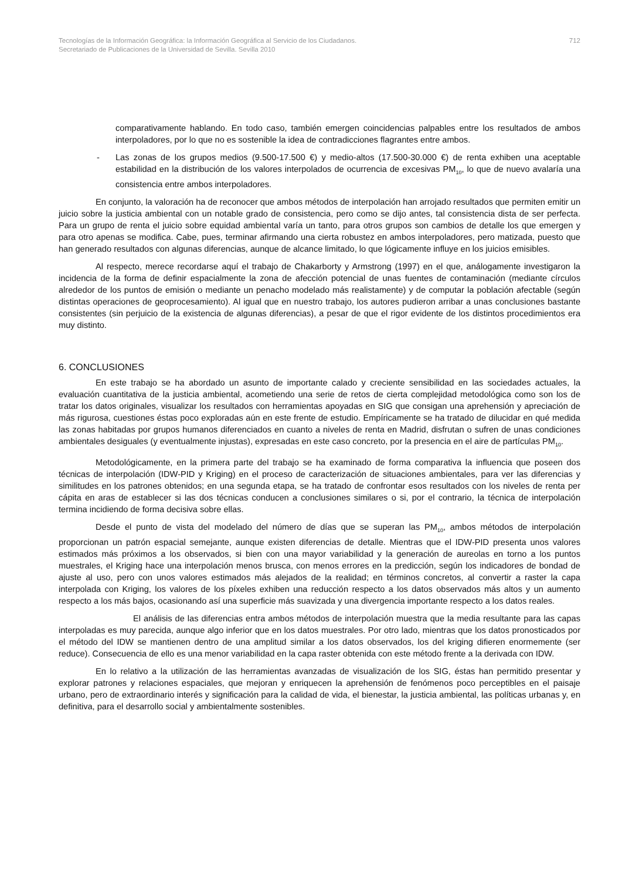Tecnologías de la Información Geográfica: la Información Geográfica al Servicio de los Ciudadanos.
Secretariado de Publicaciones de la Universidad de Sevilla. Sevilla 2010
712
comparativamente hablando. En todo caso, también emergen coincidencias palpables entre los resultados de ambos interpoladores, por lo que no es sostenible la idea de contradicciones flagrantes entre ambos.
- Las zonas de los grupos medios (9.500-17.500 €) y medio-altos (17.500-30.000 €) de renta exhiben una aceptable estabilidad en la distribución de los valores interpolados de ocurrencia de excesivas PM<sub>10</sub>, lo que de nuevo avalaría una consistencia entre ambos interpoladores.
En conjunto, la valoración ha de reconocer que ambos métodos de interpolación han arrojado resultados que permiten emitir un juicio sobre la justicia ambiental con un notable grado de consistencia, pero como se dijo antes, tal consistencia dista de ser perfecta. Para un grupo de renta el juicio sobre equidad ambiental varía un tanto, para otros grupos son cambios de detalle los que emergen y para otro apenas se modifica. Cabe, pues, terminar afirmando una cierta robustez en ambos interpoladores, pero matizada, puesto que han generado resultados con algunas diferencias, aunque de alcance limitado, lo que lógicamente influye en los juicios emisibles.
Al respecto, merece recordarse aquí el trabajo de Chakarborty y Armstrong (1997) en el que, análogamente investigaron la incidencia de la forma de definir espacialmente la zona de afección potencial de unas fuentes de contaminación (mediante círculos alrededor de los puntos de emisión o mediante un penacho modelado más realistamente) y de computar la población afectable (según distintas operaciones de geoprocesamiento). Al igual que en nuestro trabajo, los autores pudieron arribar a unas conclusiones bastante consistentes (sin perjuicio de la existencia de algunas diferencias), a pesar de que el rigor evidente de los distintos procedimientos era muy distinto.
6. CONCLUSIONES
En este trabajo se ha abordado un asunto de importante calado y creciente sensibilidad en las sociedades actuales, la evaluación cuantitativa de la justicia ambiental, acometiendo una serie de retos de cierta complejidad metodológica como son los de tratar los datos originales, visualizar los resultados con herramientas apoyadas en SIG que consigan una aprehensión y apreciación de más rigurosa, cuestiones éstas poco exploradas aún en este frente de estudio. Empíricamente se ha tratado de dilucidar en qué medida las zonas habitadas por grupos humanos diferenciados en cuanto a niveles de renta en Madrid, disfrutan o sufren de unas condiciones ambientales desiguales (y eventualmente injustas), expresadas en este caso concreto, por la presencia en el aire de partículas PM<sub>10</sub>.
Metodológicamente, en la primera parte del trabajo se ha examinado de forma comparativa la influencia que poseen dos técnicas de interpolación (IDW-PID y Kriging) en el proceso de caracterización de situaciones ambientales, para ver las diferencias y similitudes en los patrones obtenidos; en una segunda etapa, se ha tratado de confrontar esos resultados con los niveles de renta per cápita en aras de establecer si las dos técnicas conducen a conclusiones similares o si, por el contrario, la técnica de interpolación termina incidiendo de forma decisiva sobre ellas.
Desde el punto de vista del modelado del número de días que se superan las PM<sub>10</sub>, ambos métodos de interpolación proporcionan un patrón espacial semejante, aunque existen diferencias de detalle. Mientras que el IDW-PID presenta unos valores estimados más próximos a los observados, si bien con una mayor variabilidad y la generación de aureolas en torno a los puntos muestrales, el Kriging hace una interpolación menos brusca, con menos errores en la predicción, según los indicadores de bondad de ajuste al uso, pero con unos valores estimados más alejados de la realidad; en términos concretos, al convertir a raster la capa interpolada con Kriging, los valores de los píxeles exhiben una reducción respecto a los datos observados más altos y un aumento respecto a los más bajos, ocasionando así una superficie más suavizada y una divergencia importante respecto a los datos reales.
El análisis de las diferencias entra ambos métodos de interpolación muestra que la media resultante para las capas interpoladas es muy parecida, aunque algo inferior que en los datos muestrales. Por otro lado, mientras que los datos pronosticados por el método del IDW se mantienen dentro de una amplitud similar a los datos observados, los del kriging difieren enormemente (ser reduce). Consecuencia de ello es una menor variabilidad en la capa raster obtenida con este método frente a la derivada con IDW.
En lo relativo a la utilización de las herramientas avanzadas de visualización de los SIG, éstas han permitido presentar y explorar patrones y relaciones espaciales, que mejoran y enriquecen la aprehensión de fenómenos poco perceptibles en el paisaje urbano, pero de extraordinario interés y significación para la calidad de vida, el bienestar, la justicia ambiental, las políticas urbanas y, en definitiva, para el desarrollo social y ambientalmente sostenibles.